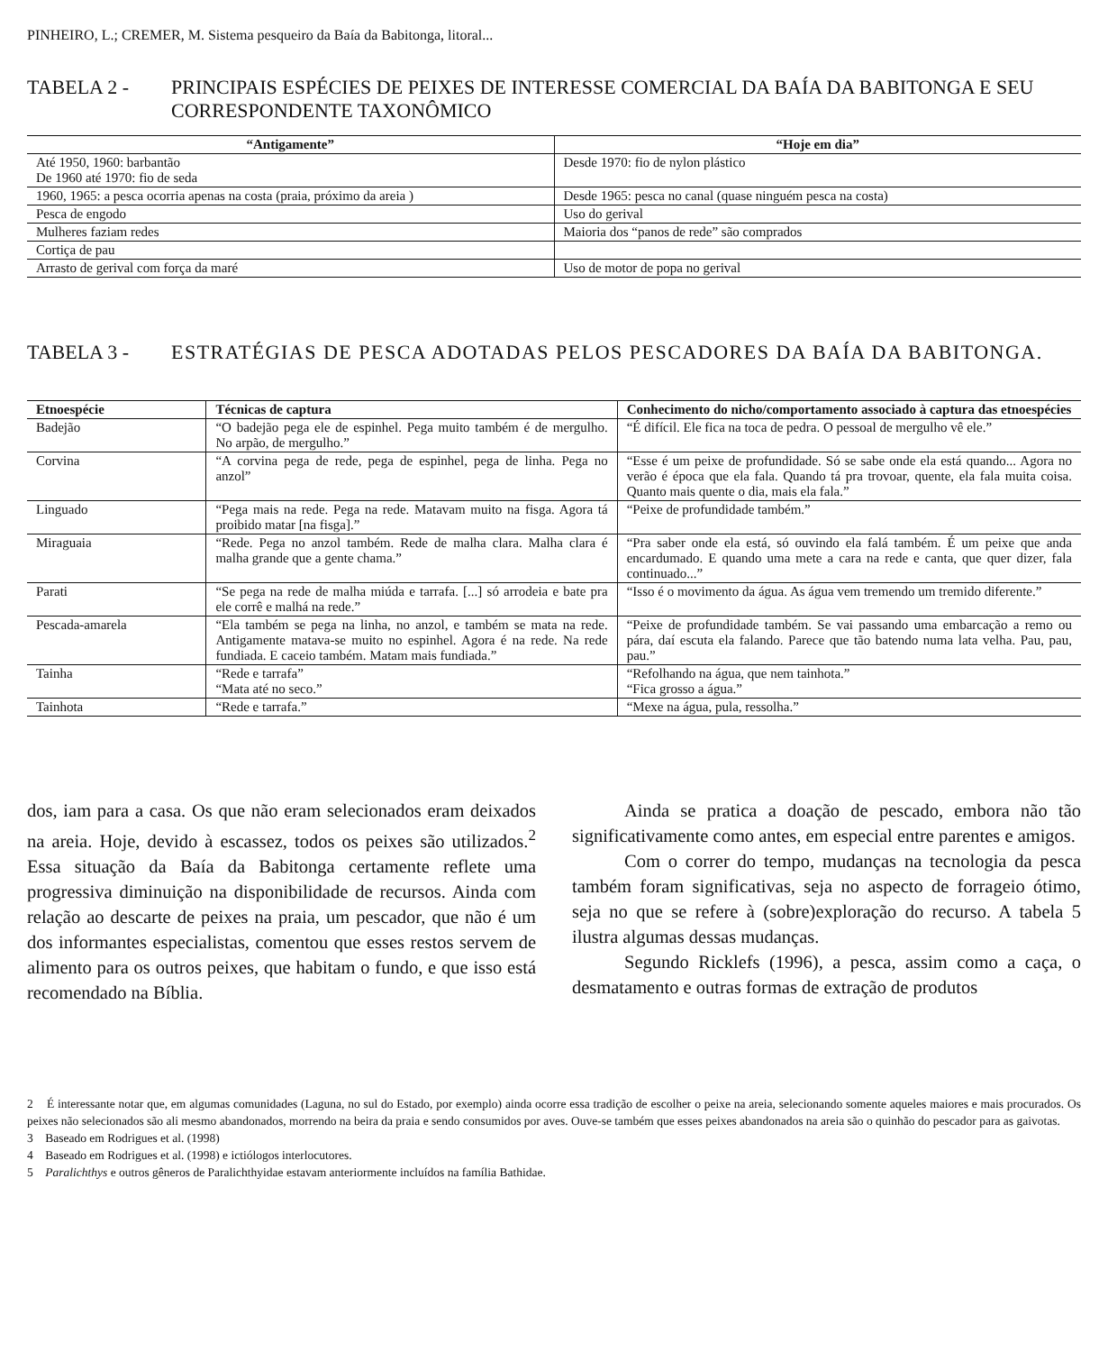PINHEIRO, L.; CREMER, M. Sistema pesqueiro da Baía da Babitonga, litoral...
TABELA 2 - PRINCIPAIS ESPÉCIES DE PEIXES DE INTERESSE COMERCIAL DA BAÍA DA BABITONGA E SEU CORRESPONDENTE TAXONÔMICO
| “Antigamente” | “Hoje em dia” |
| --- | --- |
| Até 1950, 1960: barbantão De 1960 até 1970: fio de seda | Desde 1970: fio de nylon plástico |
| 1960, 1965: a pesca ocorria apenas na costa (praia, próximo da areia ) | Desde 1965: pesca no canal (quase ninguém pesca na costa) |
| Pesca de engodo | Uso do gerival |
| Mulheres faziam redes | Maioria dos “panos de rede” são comprados |
| Cortiça de pau | |
| Arrasto de gerival com força da maré | Uso de motor de popa no gerival |
TABELA 3 - ESTRATÉGIAS DE PESCA ADOTADAS PELOS PESCADORES DA BAÍA DA BABITONGA.
| Etnoespécie | Técnicas de captura | Conhecimento do nicho/comportamento associado à captura das etnoespécies |
| --- | --- | --- |
| Badejão | “O badejão pega ele de espinhel. Pega muito também é de mergulho. No arpão, de mergulho.” | “É difícil. Ele fica na toca de pedra. O pessoal de mergulho vê ele.” |
| Corvina | “A corvina pega de rede, pega de espinhel, pega de linha. Pega no anzol” | “Esse é um peixe de profundidade. Só se sabe onde ela está quando... Agora no verão é época que ela fala. Quando tá pra trovoar, quente, ela fala muita coisa. Quanto mais quente o dia, mais ela fala.” |
| Linguado | “Pega mais na rede. Pega na rede. Matavam muito na fisga. Agora tá proibido matar [na fisga].” | “Peixe de profundidade também.” |
| Miraguaia | “Rede. Pega no anzol também. Rede de malha clara. Malha clara é malha grande que a gente chama.” | “Pra saber onde ela está, só ouvindo ela falá também. É um peixe que anda encardumado. E quando uma mete a cara na rede e canta, que quer dizer, fala continuado...” |
| Parati | “Se pega na rede de malha miúda e tarrafa. [...] só arrodeia e bate pra ele corrê e malhá na rede.” | “Isso é o movimento da água. As água vem tremendo um tremido diferente.” |
| Pescada-amarela | “Ela também se pega na linha, no anzol, e também se mata na rede. Antigamente matava-se muito no espinhel. Agora é na rede. Na rede fundiada. E caceio também. Matam mais fundiada.” | “Peixe de profundidade também. Se vai passando uma embarcação a remo ou pára, daí escuta ela falando. Parece que tão batendo numa lata velha. Pau, pau, pau.” |
| Tainha | “Rede e tarrafa” “Mata até no seco.” | “Refolhando na água, que nem tainhota.” “Fica grosso a água.” |
| Tainhota | “Rede e tarrafa.” | “Mexe na água, pula, ressolha.” |
dos, iam para a casa. Os que não eram selecionados eram deixados na areia. Hoje, devido à escassez, todos os peixes são utilizados.<sup>2</sup> Essa situação da Baía da Babitonga certamente reflete uma progressiva diminuição na disponibilidade de recursos. Ainda com relação ao descarte de peixes na praia, um pescador, que não é um dos informantes especialistas, comentou que esses restos servem de alimento para os outros peixes, que habitam o fundo, e que isso está recomendado na Bíblia.
Ainda se pratica a doação de pescado, embora não tão significativamente como antes, em especial entre parentes e amigos.
Com o correr do tempo, mudanças na tecnologia da pesca também foram significativas, seja no aspecto de forrageio ótimo, seja no que se refere à (sobre)exploração do recurso. A tabela 5 ilustra algumas dessas mudanças.
Segundo Ricklefs (1996), a pesca, assim como a caça, o desmatamento e outras formas de extração de produtos
2 É interessante notar que, em algumas comunidades (Laguna, no sul do Estado, por exemplo) ainda ocorre essa tradição de escolher o peixe na areia, selecionando somente aqueles maiores e mais procurados. Os peixes não selecionados são ali mesmo abandonados, morrendo na beira da praia e sendo consumidos por aves. Ouve-se também que esses peixes abandonados na areia são o quinhão do pescador para as gaivotas.
3 Baseado em Rodrigues et al. (1998)
4 Baseado em Rodrigues et al. (1998) e ictiólogos interlocutores.
5 Paralichthys e outros gêneros de Paralichthyidae estavam anteriormente incluídos na família Bathidae.